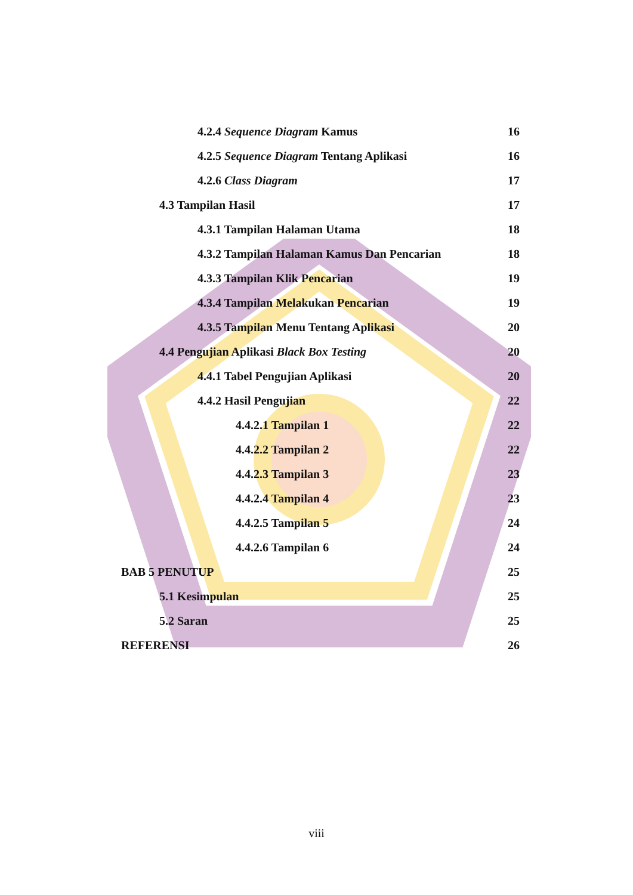4.2.4 Sequence Diagram Kamus 16
4.2.5 Sequence Diagram Tentang Aplikasi 16
4.2.6 Class Diagram 17
4.3 Tampilan Hasil 17
4.3.1 Tampilan Halaman Utama 18
4.3.2 Tampilan Halaman Kamus Dan Pencarian 18
4.3.3 Tampilan Klik Pencarian 19
4.3.4 Tampilan Melakukan Pencarian 19
4.3.5 Tampilan Menu Tentang Aplikasi 20
4.4 Pengujian Aplikasi Black Box Testing 20
4.4.1 Tabel Pengujian Aplikasi 20
4.4.2 Hasil Pengujian 22
4.4.2.1 Tampilan 1 22
4.4.2.2 Tampilan 2 22
4.4.2.3 Tampilan 3 23
4.4.2.4 Tampilan 4 23
4.4.2.5 Tampilan 5 24
4.4.2.6 Tampilan 6 24
BAB 5 PENUTUP 25
5.1 Kesimpulan 25
5.2 Saran 25
REFERENSI 26
viii